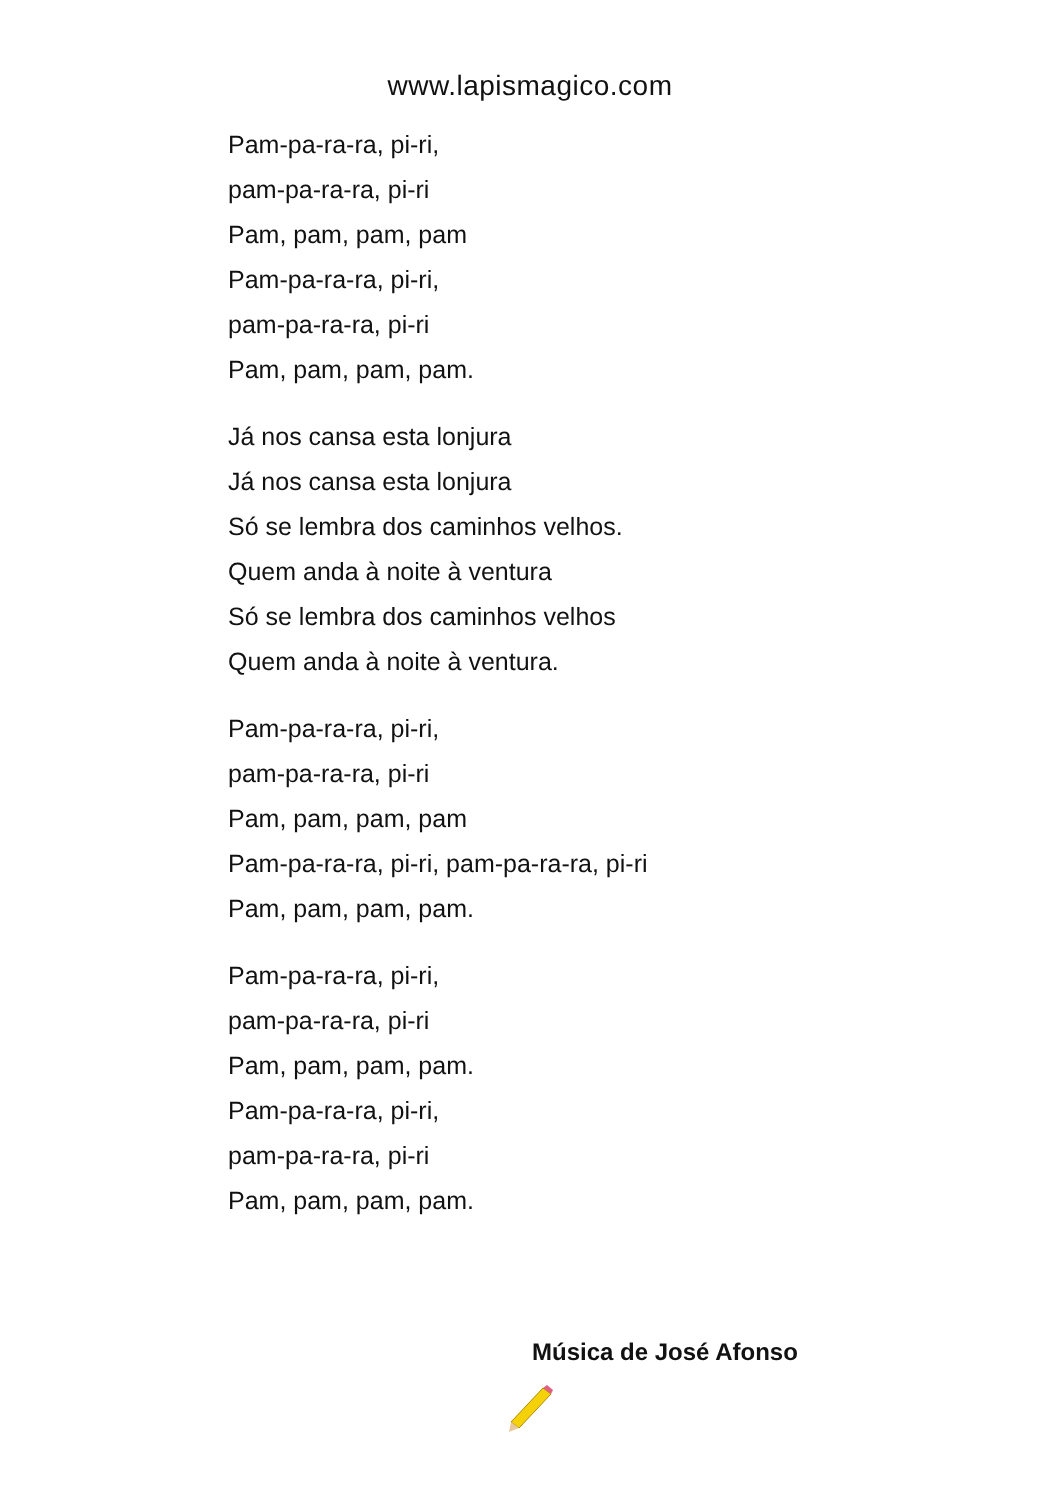www.lapismagico.com
Pam-pa-ra-ra, pi-ri,
pam-pa-ra-ra, pi-ri
Pam, pam, pam, pam
Pam-pa-ra-ra, pi-ri,
pam-pa-ra-ra, pi-ri
Pam, pam, pam, pam.
Já nos cansa esta lonjura
Já nos cansa esta lonjura
Só se lembra dos caminhos velhos.
Quem anda à noite à ventura
Só se lembra dos caminhos velhos
Quem anda à noite à ventura.
Pam-pa-ra-ra, pi-ri,
pam-pa-ra-ra, pi-ri
Pam, pam, pam, pam
Pam-pa-ra-ra, pi-ri, pam-pa-ra-ra, pi-ri
Pam, pam, pam, pam.
Pam-pa-ra-ra, pi-ri,
pam-pa-ra-ra, pi-ri
Pam, pam, pam, pam.
Pam-pa-ra-ra, pi-ri,
pam-pa-ra-ra, pi-ri
Pam, pam, pam, pam.
Música de José Afonso